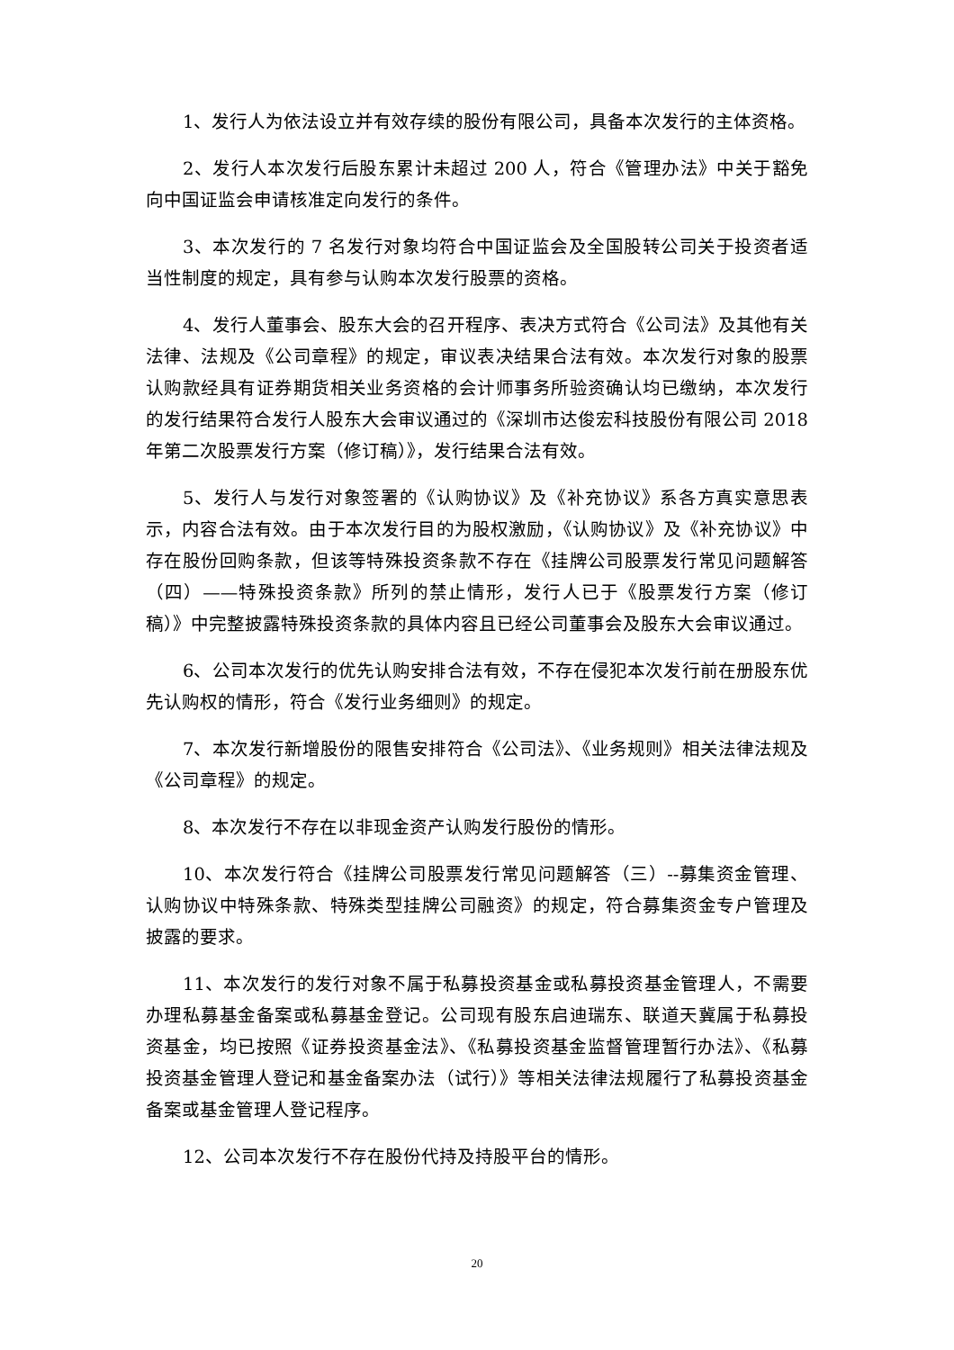1、发行人为依法设立并有效存续的股份有限公司，具备本次发行的主体资格。
2、发行人本次发行后股东累计未超过 200 人，符合《管理办法》中关于豁免向中国证监会申请核准定向发行的条件。
3、本次发行的 7 名发行对象均符合中国证监会及全国股转公司关于投资者适当性制度的规定，具有参与认购本次发行股票的资格。
4、发行人董事会、股东大会的召开程序、表决方式符合《公司法》及其他有关法律、法规及《公司章程》的规定，审议表决结果合法有效。本次发行对象的股票认购款经具有证券期货相关业务资格的会计师事务所验资确认均已缴纳，本次发行的发行结果符合发行人股东大会审议通过的《深圳市达俊宏科技股份有限公司 2018 年第二次股票发行方案（修订稿）》，发行结果合法有效。
5、发行人与发行对象签署的《认购协议》及《补充协议》系各方真实意思表示，内容合法有效。由于本次发行目的为股权激励，《认购协议》及《补充协议》中存在股份回购条款，但该等特殊投资条款不存在《挂牌公司股票发行常见问题解答（四）——特殊投资条款》所列的禁止情形，发行人已于《股票发行方案（修订稿）》中完整披露特殊投资条款的具体内容且已经公司董事会及股东大会审议通过。
6、公司本次发行的优先认购安排合法有效，不存在侵犯本次发行前在册股东优先认购权的情形，符合《发行业务细则》的规定。
7、本次发行新增股份的限售安排符合《公司法》、《业务规则》相关法律法规及《公司章程》的规定。
8、本次发行不存在以非现金资产认购发行股份的情形。
10、本次发行符合《挂牌公司股票发行常见问题解答（三）--募集资金管理、认购协议中特殊条款、特殊类型挂牌公司融资》的规定，符合募集资金专户管理及披露的要求。
11、本次发行的发行对象不属于私募投资基金或私募投资基金管理人，不需要办理私募基金备案或私募基金登记。公司现有股东启迪瑞东、联道天冀属于私募投资基金，均已按照《证券投资基金法》、《私募投资基金监督管理暂行办法》、《私募投资基金管理人登记和基金备案办法（试行）》等相关法律法规履行了私募投资基金备案或基金管理人登记程序。
12、公司本次发行不存在股份代持及持股平台的情形。
20